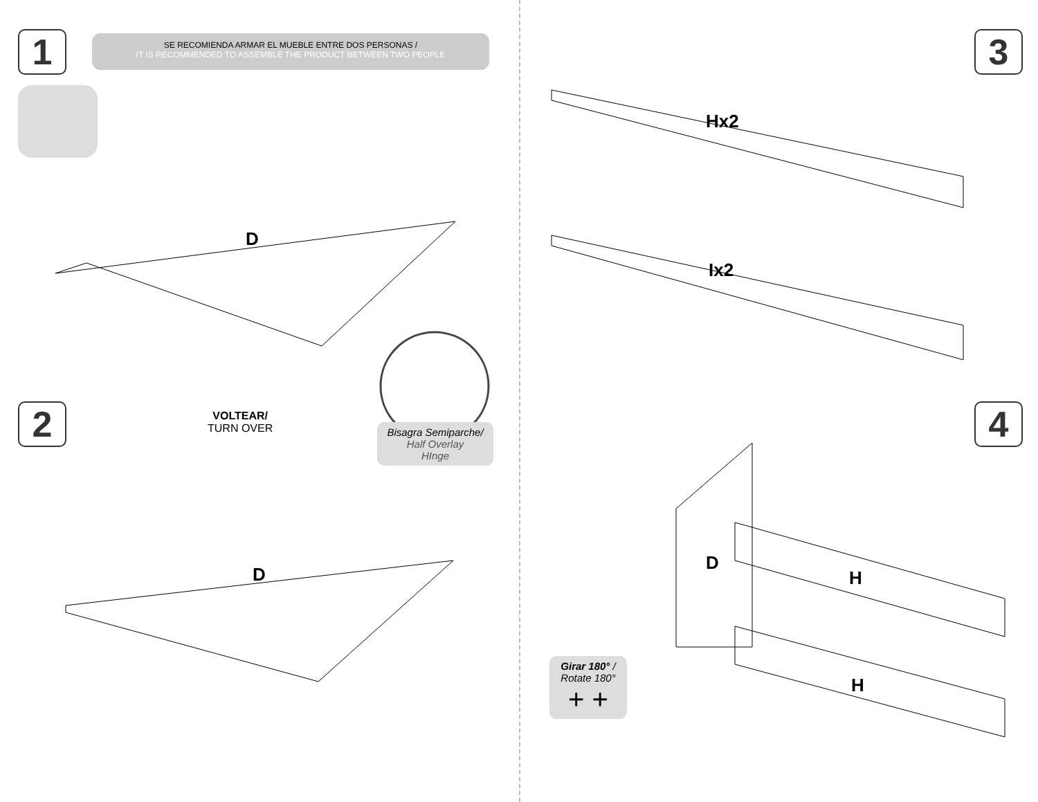1
SE RECOMIENDA ARMAR EL MUEBLE ENTRE DOS PERSONAS /
IT IS RECOMMENDED TO ASSEMBLE THE PRODUCT BETWEEN TWO PEOPLE
D
2
VOLTEAR/
TURN OVER
Bisagra Semiparche/
Half Overlay
HInge
D
3
Hx2
Ix2
4
D
H
H
Girar 180° /
Rotate 180°
+ +